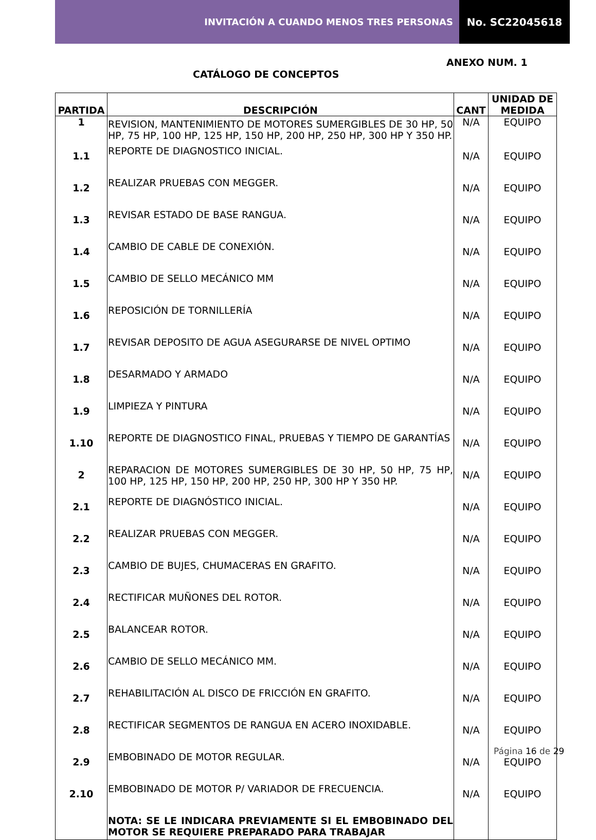INVITACIÓN A CUANDO MENOS TRES PERSONAS
No. SC22045618
ANEXO NUM. 1
CATÁLOGO DE CONCEPTOS
| PARTIDA | DESCRIPCIÓN | CANT | UNIDAD DE MEDIDA |
| --- | --- | --- | --- |
| 1 | REVISION, MANTENIMIENTO DE MOTORES SUMERGIBLES DE 30 HP, 50 HP, 75 HP, 100 HP, 125 HP, 150 HP, 200 HP, 250 HP, 300 HP Y 350 HP. | N/A | EQUIPO |
| 1.1 | REPORTE DE DIAGNOSTICO INICIAL. | N/A | EQUIPO |
| 1.2 | REALIZAR PRUEBAS CON MEGGER. | N/A | EQUIPO |
| 1.3 | REVISAR ESTADO DE BASE RANGUA. | N/A | EQUIPO |
| 1.4 | CAMBIO DE CABLE DE CONEXIÓN. | N/A | EQUIPO |
| 1.5 | CAMBIO DE SELLO MECÁNICO MM | N/A | EQUIPO |
| 1.6 | REPOSICIÓN DE TORNILLERÍA | N/A | EQUIPO |
| 1.7 | REVISAR DEPOSITO DE AGUA ASEGURARSE DE NIVEL OPTIMO | N/A | EQUIPO |
| 1.8 | DESARMADO Y ARMADO | N/A | EQUIPO |
| 1.9 | LIMPIEZA Y PINTURA | N/A | EQUIPO |
| 1.10 | REPORTE DE DIAGNOSTICO FINAL, PRUEBAS Y TIEMPO DE GARANTÍAS | N/A | EQUIPO |
| 2 | REPARACION DE MOTORES SUMERGIBLES DE 30 HP, 50 HP, 75 HP, 100 HP, 125 HP, 150 HP, 200 HP, 250 HP, 300 HP Y 350 HP. | N/A | EQUIPO |
| 2.1 | REPORTE DE DIAGNÓSTICO INICIAL. | N/A | EQUIPO |
| 2.2 | REALIZAR PRUEBAS CON MEGGER. | N/A | EQUIPO |
| 2.3 | CAMBIO DE BUJES, CHUMACERAS EN GRAFITO. | N/A | EQUIPO |
| 2.4 | RECTIFICAR MUÑONES DEL ROTOR. | N/A | EQUIPO |
| 2.5 | BALANCEAR ROTOR. | N/A | EQUIPO |
| 2.6 | CAMBIO DE SELLO MECÁNICO MM. | N/A | EQUIPO |
| 2.7 | REHABILITACIÓN AL DISCO DE FRICCIÓN EN GRAFITO. | N/A | EQUIPO |
| 2.8 | RECTIFICAR SEGMENTOS DE RANGUA EN ACERO INOXIDABLE. | N/A | EQUIPO |
| 2.9 | EMBOBINADO DE MOTOR REGULAR. | N/A | EQUIPO |
| 2.10 | EMBOBINADO DE MOTOR P/ VARIADOR DE FRECUENCIA. | N/A | EQUIPO |
| | NOTA: SE LE INDICARA PREVIAMENTE SI EL EMBOBINADO DEL MOTOR SE REQUIERE PREPARADO PARA TRABAJAR | | |
Página 16 de 29